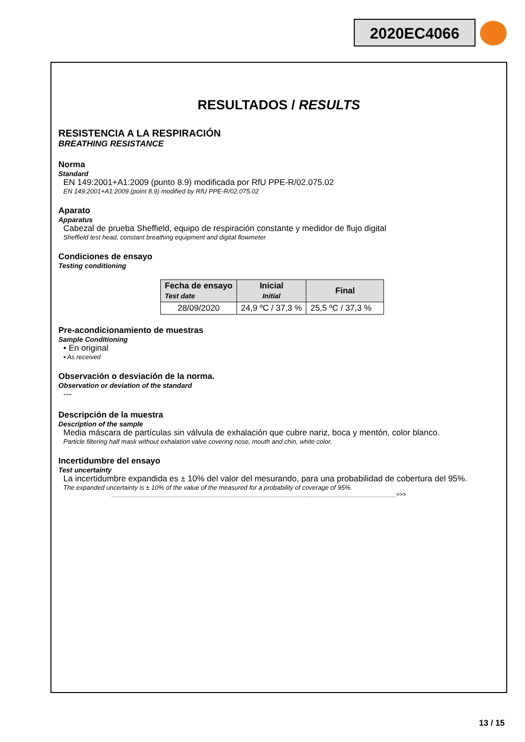2020EC4066
RESULTADOS / RESULTS
RESISTENCIA A LA RESPIRACIÓN
BREATHING RESISTANCE
Norma
Standard
EN 149:2001+A1:2009 (punto 8.9) modificada por RfU PPE-R/02.075.02
EN 149:2001+A1:2009 (point 8.9) modified by RfU PPE-R/02.075.02
Aparato
Apparatus
Cabezal de prueba Sheffield, equipo de respiración constante y medidor de flujo digital
Sheffield test head, constant breathing equipment and digital flowmeter
Condiciones de ensayo
Testing conditioning
| Fecha de ensayo Test date | Inicial Initial | Final |
| --- | --- | --- |
| 28/09/2020 | 24,9 ºC / 37,3 % | 25,5 ºC / 37,3 % |
Pre-acondicionamiento de muestras
Sample Conditioning
• En original
• As received
Observación o desviación de la norma.
Observation or deviation of the standard
---
Descripción de la muestra
Description of the sample
Media máscara de partículas sin válvula de exhalación que cubre nariz, boca y mentón, color blanco.
Particle filtering half mask without exhalation valve covering nose, mouth and chin, white color.
Incertidumbre del ensayo
Test uncertainty
La incertidumbre expandida es ± 10% del valor del mesurando, para una probabilidad de cobertura del 95%.
The expanded uncertainty is ± 10% of the value of the measured for a probability of coverage of 95%.
______________________________________________________________________________________________>>>
13 / 15